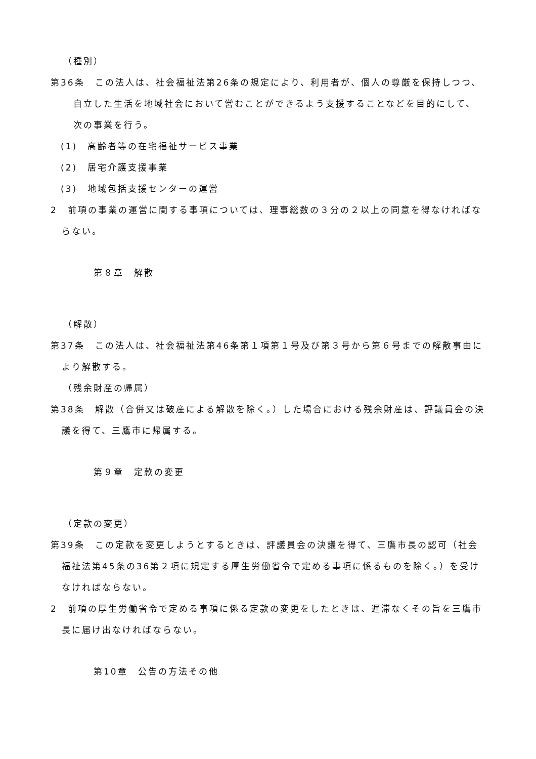（種別）
第36条　この法人は、社会福祉法第26条の規定により、利用者が、個人の尊厳を保持しつつ、自立した生活を地域社会において営むことができるよう支援することなどを目的にして、次の事業を行う。
(1)　高齢者等の在宅福祉サービス事業
(2)　居宅介護支援事業
(3)　地域包括支援センターの運営
2　前項の事業の運営に関する事項については、理事総数の３分の２以上の同意を得なければならない。
第８章　解散
（解散）
第37条　この法人は、社会福祉法第46条第１項第１号及び第３号から第６号までの解散事由により解散する。
（残余財産の帰属）
第38条　解散（合併又は破産による解散を除く。）した場合における残余財産は、評議員会の決議を得て、三鷹市に帰属する。
第９章　定款の変更
（定款の変更）
第39条　この定款を変更しようとするときは、評議員会の決議を得て、三鷹市長の認可（社会福祉法第45条の36第２項に規定する厚生労働省令で定める事項に係るものを除く。）を受けなければならない。
2　前項の厚生労働省令で定める事項に係る定款の変更をしたときは、遅滞なくその旨を三鷹市長に届け出なければならない。
第10章　公告の方法その他